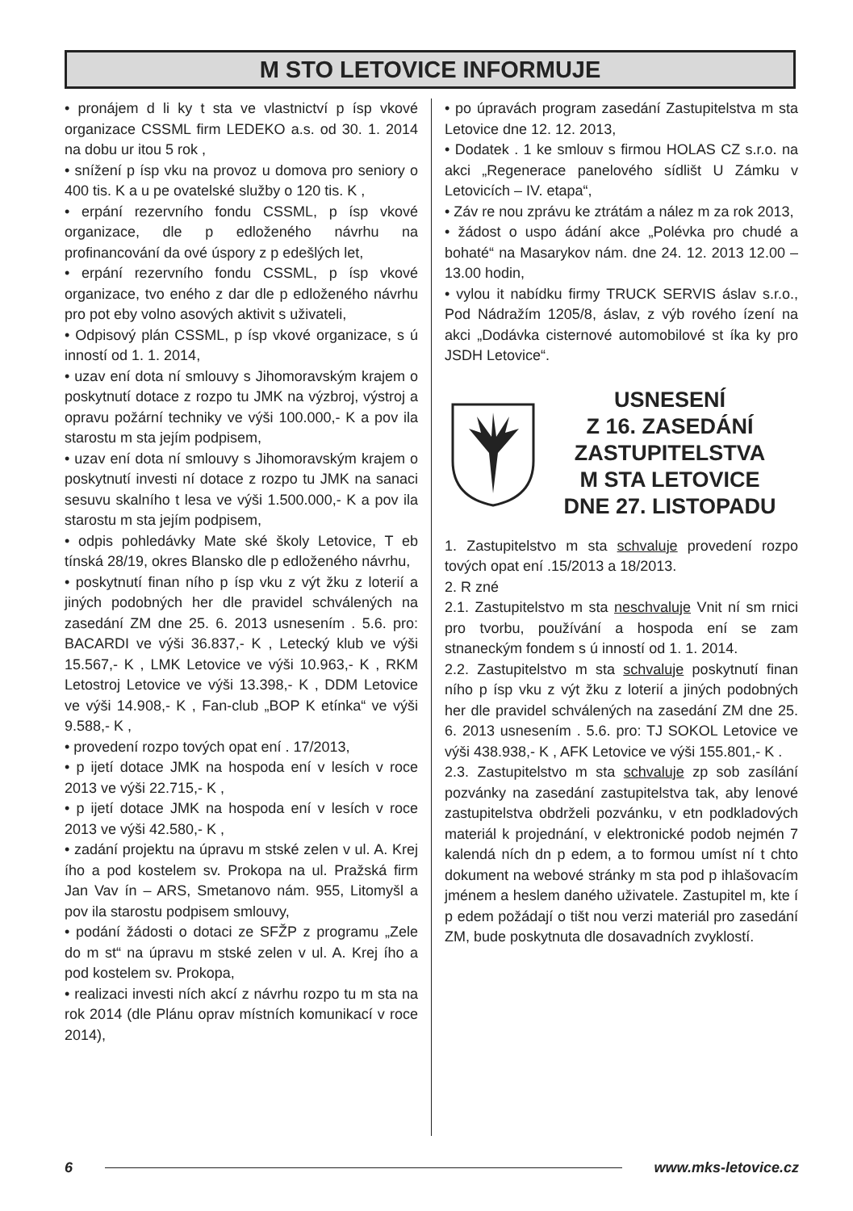M STO LETOVICE INFORMUJE
• pronájem d li ky t sta ve vlastnictví p ísp vkové organizace CSSML firm LEDEKO a.s. od 30. 1. 2014 na dobu ur itou 5 rok ,
• snížení p ísp vku na provoz u domova pro seniory o 400 tis. K a u pe ovatelské služby o 120 tis. K ,
• erpání rezervního fondu CSSML, p ísp vkové organizace, dle p edloženého návrhu na profinancování da ové úspory z p edešlých let,
• erpání rezervního fondu CSSML, p ísp vkové organizace, tvo eného z dar dle p edloženého návrhu pro pot eby volno asových aktivit s uživateli,
• Odpisový plán CSSML, p ísp vkové organizace, s ú inností od 1. 1. 2014,
• uzav ení dota ní smlouvy s Jihomoravským krajem o poskytnutí dotace z rozpo tu JMK na výzbroj, výstroj a opravu požární techniky ve výši 100.000,- K a pov ila starostu m sta jejím podpisem,
• uzav ení dota ní smlouvy s Jihomoravským krajem o poskytnutí investi ní dotace z rozpo tu JMK na sanaci sesuvu skalního t lesa ve výši 1.500.000,- K a pov ila starostu m sta jejím podpisem,
• odpis pohledávky Mate ské školy Letovice, T eb tínská 28/19, okres Blansko dle p edloženého návrhu,
• poskytnutí finan ního p ísp vku z výt žku z loterií a jiných podobných her dle pravidel schválených na zasedání ZM dne 25. 6. 2013 usnesením . 5.6. pro: BACARDI ve výši 36.837,- K , Letecký klub ve výši 15.567,- K , LMK Letovice ve výši 10.963,- K , RKM Letostroj Letovice ve výši 13.398,- K , DDM Letovice ve výši 14.908,- K , Fan-club „BOP K etínka“ ve výši 9.588,- K ,
• provedení rozpo tových opat ení . 17/2013,
• p ijetí dotace JMK na hospoda ení v lesích v roce 2013 ve výši 22.715,- K ,
• p ijetí dotace JMK na hospoda ení v lesích v roce 2013 ve výši 42.580,- K ,
• zadání projektu na úpravu m stské zelen v ul. A. Krej ího a pod kostelem sv. Prokopa na ul. Pražská firm Jan Vav ín – ARS, Smetanovo nám. 955, Litomyšl a pov ila starostu podpisem smlouvy,
• podání žádosti o dotaci ze SFŽP z programu „Zele do m st“ na úpravu m stské zelen v ul. A. Krej ího a pod kostelem sv. Prokopa,
• realizaci investi ních akcí z návrhu rozpo tu m sta na rok 2014 (dle Plánu oprav místních komunikací v roce 2014),
• po úpravách program zasedání Zastupitelstva m sta Letovice dne 12. 12. 2013,
• Dodatek . 1 ke smlouv s firmou HOLAS CZ s.r.o. na akci „Regenerace panelového sídlišt U Zámku v Letovicích – IV. etapa“,
• Záv re nou zprávu ke ztrátám a nález m za rok 2013,
• žádost o uspo ádání akce „Polévka pro chudé a bohaté“ na Masarykov nám. dne 24. 12. 2013 12.00 – 13.00 hodin,
• vylou it nabídku firmy TRUCK SERVIS áslav s.r.o., Pod Nádražím 1205/8, áslav, z výb rového ízení na akci „Dodávka cisternové automobilové st íka ky pro JSDH Letovice“.
USNESENÍ
Z 16. ZASEDÁNÍ
ZASTUPITELSTVA
M STA LETOVICE
DNE 27. LISTOPADU
1. Zastupitelstvo m sta schvaluje provedení rozpo tových opat ení .15/2013 a 18/2013.
2. R zné
2.1. Zastupitelstvo m sta neschvaluje Vnit ní sm rnici pro tvorbu, používání a hospoda ení se zam stnaneckým fondem s ú inností od 1. 1. 2014.
2.2. Zastupitelstvo m sta schvaluje poskytnutí finan ního p ísp vku z výt žku z loterií a jiných podobných her dle pravidel schválených na zasedání ZM dne 25. 6. 2013 usnesením . 5.6. pro: TJ SOKOL Letovice ve výši 438.938,- K , AFK Letovice ve výši 155.801,- K .
2.3. Zastupitelstvo m sta schvaluje zp sob zasílání pozvánky na zasedání zastupitelstva tak, aby lenové zastupitelstva obdrželi pozvánku, v etn podkladových materiál k projednání, v elektronické podob nejmén 7 kalendá ních dn p edem, a to formou umíst ní t chto dokument na webové stránky m sta pod p ihlašovacím jménem a heslem daného uživatele. Zastupitel m, kte í p edem požádají o tišt nou verzi materiál pro zasedání ZM, bude poskytnuta dle dosavadních zvyklostí.
6 www.mks-letovice.cz